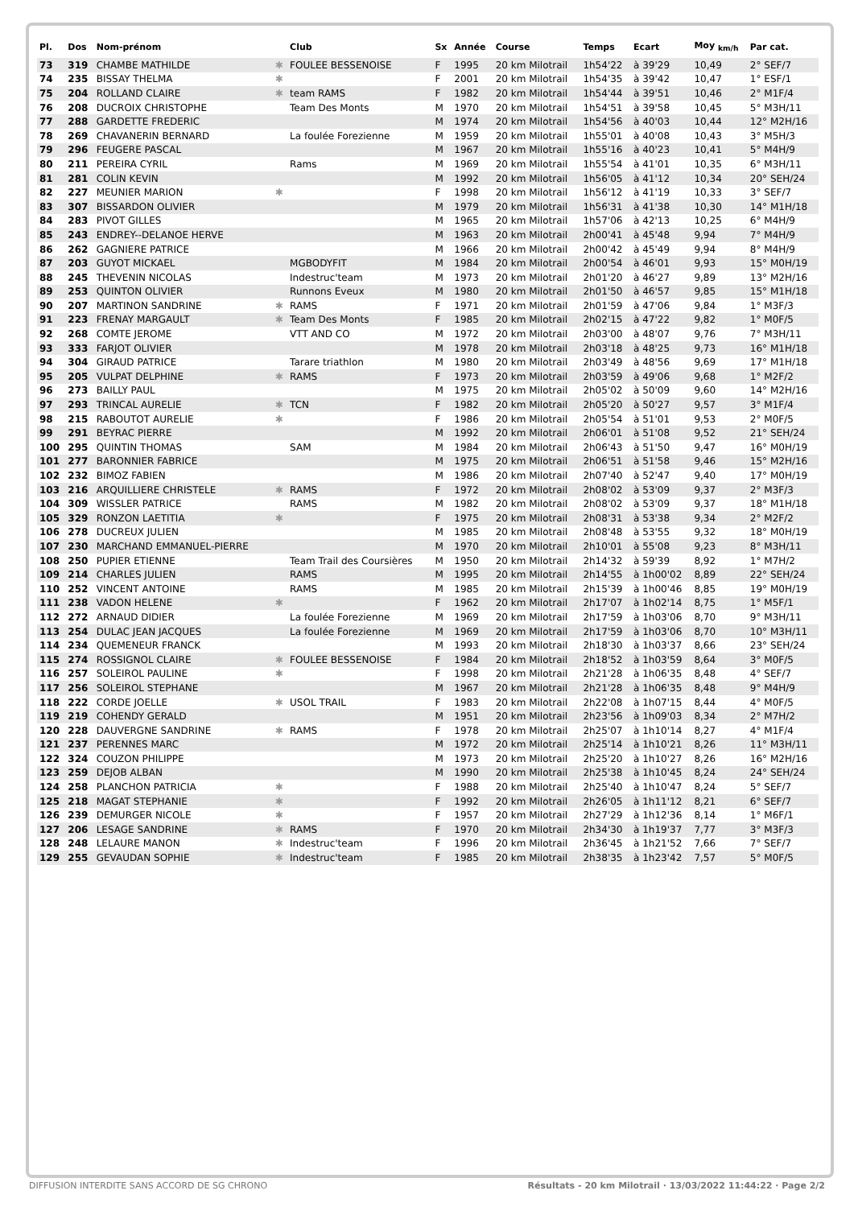| Pl. | Dos | Nom-prénom | | Club | Sx | Année | Course | Temps | Ecart | Moy <sub>km/h</sub> | Par cat. |
| --- | --- | --- | --- | --- | --- | --- | --- | --- | --- | --- | --- |
| 73 | 319 | CHAMBE MATHILDE | ✱ | FOULEE BESSENOISE | F | 1995 | 20 km Milotrail | 1h54'22 | à 39'29 | 10,49 | 2° SEF/7 |
| 74 | 235 | BISSAY THELMA | ✱ | | F | 2001 | 20 km Milotrail | 1h54'35 | à 39'42 | 10,47 | 1° ESF/1 |
| 75 | 204 | ROLLAND CLAIRE | ✱ | team RAMS | F | 1982 | 20 km Milotrail | 1h54'44 | à 39'51 | 10,46 | 2° M1F/4 |
| 76 | 208 | DUCROIX CHRISTOPHE | | Team Des Monts | M | 1970 | 20 km Milotrail | 1h54'51 | à 39'58 | 10,45 | 5° M3H/11 |
| 77 | 288 | GARDETTE FREDERIC | | | M | 1974 | 20 km Milotrail | 1h54'56 | à 40'03 | 10,44 | 12° M2H/16 |
| 78 | 269 | CHAVANERIN BERNARD | | La foulée Forezienne | M | 1959 | 20 km Milotrail | 1h55'01 | à 40'08 | 10,43 | 3° M5H/3 |
| 79 | 296 | FEUGERE PASCAL | | | M | 1967 | 20 km Milotrail | 1h55'16 | à 40'23 | 10,41 | 5° M4H/9 |
| 80 | 211 | PEREIRA CYRIL | | Rams | M | 1969 | 20 km Milotrail | 1h55'54 | à 41'01 | 10,35 | 6° M3H/11 |
| 81 | 281 | COLIN KEVIN | | | M | 1992 | 20 km Milotrail | 1h56'05 | à 41'12 | 10,34 | 20° SEH/24 |
| 82 | 227 | MEUNIER MARION | ✱ | | F | 1998 | 20 km Milotrail | 1h56'12 | à 41'19 | 10,33 | 3° SEF/7 |
| 83 | 307 | BISSARDON OLIVIER | | | M | 1979 | 20 km Milotrail | 1h56'31 | à 41'38 | 10,30 | 14° M1H/18 |
| 84 | 283 | PIVOT GILLES | | | M | 1965 | 20 km Milotrail | 1h57'06 | à 42'13 | 10,25 | 6° M4H/9 |
| 85 | 243 | ENDREY--DELANOE HERVE | | | M | 1963 | 20 km Milotrail | 2h00'41 | à 45'48 | 9,94 | 7° M4H/9 |
| 86 | 262 | GAGNIERE PATRICE | | | M | 1966 | 20 km Milotrail | 2h00'42 | à 45'49 | 9,94 | 8° M4H/9 |
| 87 | 203 | GUYOT MICKAEL | | MGBODYFIT | M | 1984 | 20 km Milotrail | 2h00'54 | à 46'01 | 9,93 | 15° M0H/19 |
| 88 | 245 | THEVENIN NICOLAS | | Indestruc'team | M | 1973 | 20 km Milotrail | 2h01'20 | à 46'27 | 9,89 | 13° M2H/16 |
| 89 | 253 | QUINTON OLIVIER | | Runnons Eveux | M | 1980 | 20 km Milotrail | 2h01'50 | à 46'57 | 9,85 | 15° M1H/18 |
| 90 | 207 | MARTINON SANDRINE | ✱ | RAMS | F | 1971 | 20 km Milotrail | 2h01'59 | à 47'06 | 9,84 | 1° M3F/3 |
| 91 | 223 | FRENAY MARGAULT | ✱ | Team Des Monts | F | 1985 | 20 km Milotrail | 2h02'15 | à 47'22 | 9,82 | 1° M0F/5 |
| 92 | 268 | COMTE JEROME | | VTT AND CO | M | 1972 | 20 km Milotrail | 2h03'00 | à 48'07 | 9,76 | 7° M3H/11 |
| 93 | 333 | FARJOT OLIVIER | | | M | 1978 | 20 km Milotrail | 2h03'18 | à 48'25 | 9,73 | 16° M1H/18 |
| 94 | 304 | GIRAUD PATRICE | | Tarare triathlon | M | 1980 | 20 km Milotrail | 2h03'49 | à 48'56 | 9,69 | 17° M1H/18 |
| 95 | 205 | VULPAT DELPHINE | ✱ | RAMS | F | 1973 | 20 km Milotrail | 2h03'59 | à 49'06 | 9,68 | 1° M2F/2 |
| 96 | 273 | BAILLY PAUL | | | M | 1975 | 20 km Milotrail | 2h05'02 | à 50'09 | 9,60 | 14° M2H/16 |
| 97 | 293 | TRINCAL AURELIE | ✱ | TCN | F | 1982 | 20 km Milotrail | 2h05'20 | à 50'27 | 9,57 | 3° M1F/4 |
| 98 | 215 | RABOUTOT AURELIE | ✱ | | F | 1986 | 20 km Milotrail | 2h05'54 | à 51'01 | 9,53 | 2° M0F/5 |
| 99 | 291 | BEYRAC PIERRE | | | M | 1992 | 20 km Milotrail | 2h06'01 | à 51'08 | 9,52 | 21° SEH/24 |
| 100 | 295 | QUINTIN THOMAS | | SAM | M | 1984 | 20 km Milotrail | 2h06'43 | à 51'50 | 9,47 | 16° M0H/19 |
| 101 | 277 | BARONNIER FABRICE | | | M | 1975 | 20 km Milotrail | 2h06'51 | à 51'58 | 9,46 | 15° M2H/16 |
| 102 | 232 | BIMOZ FABIEN | | | M | 1986 | 20 km Milotrail | 2h07'40 | à 52'47 | 9,40 | 17° M0H/19 |
| 103 | 216 | ARQUILLIERE CHRISTELE | ✱ | RAMS | F | 1972 | 20 km Milotrail | 2h08'02 | à 53'09 | 9,37 | 2° M3F/3 |
| 104 | 309 | WISSLER PATRICE | | RAMS | M | 1982 | 20 km Milotrail | 2h08'02 | à 53'09 | 9,37 | 18° M1H/18 |
| 105 | 329 | RONZON LAETITIA | ✱ | | F | 1975 | 20 km Milotrail | 2h08'31 | à 53'38 | 9,34 | 2° M2F/2 |
| 106 | 278 | DUCREUX JULIEN | | | M | 1985 | 20 km Milotrail | 2h08'48 | à 53'55 | 9,32 | 18° M0H/19 |
| 107 | 230 | MARCHAND EMMANUEL-PIERRE | | | M | 1970 | 20 km Milotrail | 2h10'01 | à 55'08 | 9,23 | 8° M3H/11 |
| 108 | 250 | PUPIER ETIENNE | | Team Trail des Coursières | M | 1950 | 20 km Milotrail | 2h14'32 | à 59'39 | 8,92 | 1° M7H/2 |
| 109 | 214 | CHARLES JULIEN | | RAMS | M | 1995 | 20 km Milotrail | 2h14'55 | à 1h00'02 | 8,89 | 22° SEH/24 |
| 110 | 252 | VINCENT ANTOINE | | RAMS | M | 1985 | 20 km Milotrail | 2h15'39 | à 1h00'46 | 8,85 | 19° M0H/19 |
| 111 | 238 | VADON HELENE | ✱ | | F | 1962 | 20 km Milotrail | 2h17'07 | à 1h02'14 | 8,75 | 1° M5F/1 |
| 112 | 272 | ARNAUD DIDIER | | La foulée Forezienne | M | 1969 | 20 km Milotrail | 2h17'59 | à 1h03'06 | 8,70 | 9° M3H/11 |
| 113 | 254 | DULAC JEAN JACQUES | | La foulée Forezienne | M | 1969 | 20 km Milotrail | 2h17'59 | à 1h03'06 | 8,70 | 10° M3H/11 |
| 114 | 234 | QUEMENEUR FRANCK | | | M | 1993 | 20 km Milotrail | 2h18'30 | à 1h03'37 | 8,66 | 23° SEH/24 |
| 115 | 274 | ROSSIGNOL CLAIRE | ✱ | FOULEE BESSENOISE | F | 1984 | 20 km Milotrail | 2h18'52 | à 1h03'59 | 8,64 | 3° M0F/5 |
| 116 | 257 | SOLEIROL PAULINE | ✱ | | F | 1998 | 20 km Milotrail | 2h21'28 | à 1h06'35 | 8,48 | 4° SEF/7 |
| 117 | 256 | SOLEIROL STEPHANE | | | M | 1967 | 20 km Milotrail | 2h21'28 | à 1h06'35 | 8,48 | 9° M4H/9 |
| 118 | 222 | CORDE JOELLE | ✱ | USOL TRAIL | F | 1983 | 20 km Milotrail | 2h22'08 | à 1h07'15 | 8,44 | 4° M0F/5 |
| 119 | 219 | COHENDY GERALD | | | M | 1951 | 20 km Milotrail | 2h23'56 | à 1h09'03 | 8,34 | 2° M7H/2 |
| 120 | 228 | DAUVERGNE SANDRINE | ✱ | RAMS | F | 1978 | 20 km Milotrail | 2h25'07 | à 1h10'14 | 8,27 | 4° M1F/4 |
| 121 | 237 | PERENNES MARC | | | M | 1972 | 20 km Milotrail | 2h25'14 | à 1h10'21 | 8,26 | 11° M3H/11 |
| 122 | 324 | COUZON PHILIPPE | | | M | 1973 | 20 km Milotrail | 2h25'20 | à 1h10'27 | 8,26 | 16° M2H/16 |
| 123 | 259 | DEJOB ALBAN | | | M | 1990 | 20 km Milotrail | 2h25'38 | à 1h10'45 | 8,24 | 24° SEH/24 |
| 124 | 258 | PLANCHON PATRICIA | ✱ | | F | 1988 | 20 km Milotrail | 2h25'40 | à 1h10'47 | 8,24 | 5° SEF/7 |
| 125 | 218 | MAGAT STEPHANIE | ✱ | | F | 1992 | 20 km Milotrail | 2h26'05 | à 1h11'12 | 8,21 | 6° SEF/7 |
| 126 | 239 | DEMURGER NICOLE | ✱ | | F | 1957 | 20 km Milotrail | 2h27'29 | à 1h12'36 | 8,14 | 1° M6F/1 |
| 127 | 206 | LESAGE SANDRINE | ✱ | RAMS | F | 1970 | 20 km Milotrail | 2h34'30 | à 1h19'37 | 7,77 | 3° M3F/3 |
| 128 | 248 | LELAURE MANON | ✱ | Indestruc'team | F | 1996 | 20 km Milotrail | 2h36'45 | à 1h21'52 | 7,66 | 7° SEF/7 |
| 129 | 255 | GEVAUDAN SOPHIE | ✱ | Indestruc'team | F | 1985 | 20 km Milotrail | 2h38'35 | à 1h23'42 | 7,57 | 5° M0F/5 |
DIFFUSION INTERDITE SANS ACCORD DE SG CHRONO Résultats - 20 km Milotrail · 13/03/2022 11:44:22 · Page 2/2